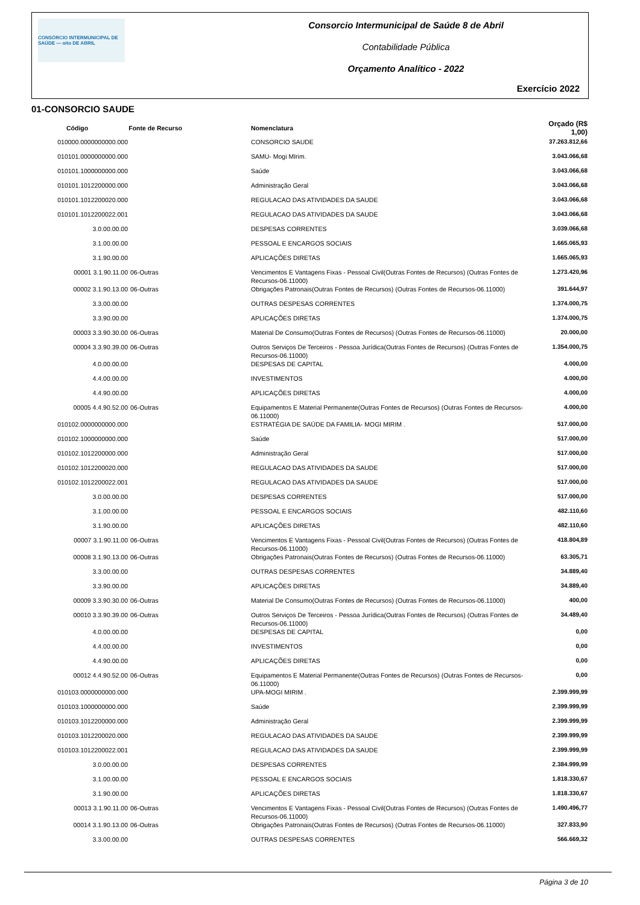CONSÓRCIO INTERMUNICIPAL DE SAÚDE — oito DE ABRIL
Consorcio Intermunicipal de Saúde 8 de Abril
Contabilidade Pública
Orçamento Analítico - 2022
Exercício 2022
01-CONSORCIO SAUDE
| Código Fonte de Recurso | | Nomenclatura | Orçado (R$ 1,00) |
| --- | --- | --- | --- |
| 010000.0000000000.000 | | CONSORCIO SAUDE | 37.263.812,66 |
| 010101.0000000000.000 | | SAMU- Mogi MIrim. | 3.043.066,68 |
| 010101.1000000000.000 | | Saúde | 3.043.066,68 |
| 010101.1012200000.000 | | Administração Geral | 3.043.066,68 |
| 010101.1012200020.000 | | REGULACAO DAS ATIVIDADES DA SAUDE | 3.043.066,68 |
| 010101.1012200022.001 | | REGULACAO DAS ATIVIDADES DA SAUDE | 3.043.066,68 |
| 3.0.00.00.00 | | DESPESAS CORRENTES | 3.039.066,68 |
| 3.1.00.00.00 | | PESSOAL E ENCARGOS SOCIAIS | 1.665.065,93 |
| 3.1.90.00.00 | | APLICAÇÕES DIRETAS | 1.665.065,93 |
| 00001 3.1.90.11.00 | 06-Outras | Vencimentos E Vantagens Fixas - Pessoal Civil(Outras Fontes de Recursos) (Outras Fontes de Recursos-06.11000) | 1.273.420,96 |
| 00002 3.1.90.13.00 | 06-Outras | Obrigações Patronais(Outras Fontes de Recursos) (Outras Fontes de Recursos-06.11000) | 391.644,97 |
| 3.3.00.00.00 | | OUTRAS DESPESAS CORRENTES | 1.374.000,75 |
| 3.3.90.00.00 | | APLICAÇÕES DIRETAS | 1.374.000,75 |
| 00003 3.3.90.30.00 | 06-Outras | Material De Consumo(Outras Fontes de Recursos) (Outras Fontes de Recursos-06.11000) | 20.000,00 |
| 00004 3.3.90.39.00 | 06-Outras | Outros Serviços De Terceiros - Pessoa Jurídica(Outras Fontes de Recursos) (Outras Fontes de Recursos-06.11000) | 1.354.000,75 |
| 4.0.00.00.00 | | DESPESAS DE CAPITAL | 4.000,00 |
| 4.4.00.00.00 | | INVESTIMENTOS | 4.000,00 |
| 4.4.90.00.00 | | APLICAÇÕES DIRETAS | 4.000,00 |
| 00005 4.4.90.52.00 | 06-Outras | Equipamentos E Material Permanente(Outras Fontes de Recursos) (Outras Fontes de Recursos-06.11000) | 4.000,00 |
| 010102.0000000000.000 | | ESTRATÉGIA DE SAÚDE DA FAMILIA- MOGI MIRIM . | 517.000,00 |
| 010102.1000000000.000 | | Saúde | 517.000,00 |
| 010102.1012200000.000 | | Administração Geral | 517.000,00 |
| 010102.1012200020.000 | | REGULACAO DAS ATIVIDADES DA SAUDE | 517.000,00 |
| 010102.1012200022.001 | | REGULACAO DAS ATIVIDADES DA SAUDE | 517.000,00 |
| 3.0.00.00.00 | | DESPESAS CORRENTES | 517.000,00 |
| 3.1.00.00.00 | | PESSOAL E ENCARGOS SOCIAIS | 482.110,60 |
| 3.1.90.00.00 | | APLICAÇÕES DIRETAS | 482.110,60 |
| 00007 3.1.90.11.00 | 06-Outras | Vencimentos E Vantagens Fixas - Pessoal Civil(Outras Fontes de Recursos) (Outras Fontes de Recursos-06.11000) | 418.804,89 |
| 00008 3.1.90.13.00 | 06-Outras | Obrigações Patronais(Outras Fontes de Recursos) (Outras Fontes de Recursos-06.11000) | 63.305,71 |
| 3.3.00.00.00 | | OUTRAS DESPESAS CORRENTES | 34.889,40 |
| 3.3.90.00.00 | | APLICAÇÕES DIRETAS | 34.889,40 |
| 00009 3.3.90.30.00 | 06-Outras | Material De Consumo(Outras Fontes de Recursos) (Outras Fontes de Recursos-06.11000) | 400,00 |
| 00010 3.3.90.39.00 | 06-Outras | Outros Serviços De Terceiros - Pessoa Jurídica(Outras Fontes de Recursos) (Outras Fontes de Recursos-06.11000) | 34.489,40 |
| 4.0.00.00.00 | | DESPESAS DE CAPITAL | 0,00 |
| 4.4.00.00.00 | | INVESTIMENTOS | 0,00 |
| 4.4.90.00.00 | | APLICAÇÕES DIRETAS | 0,00 |
| 00012 4.4.90.52.00 | 06-Outras | Equipamentos E Material Permanente(Outras Fontes de Recursos) (Outras Fontes de Recursos-06.11000) | 0,00 |
| 010103.0000000000.000 | | UPA-MOGI MIRIM . | 2.399.999,99 |
| 010103.1000000000.000 | | Saúde | 2.399.999,99 |
| 010103.1012200000.000 | | Administração Geral | 2.399.999,99 |
| 010103.1012200020.000 | | REGULACAO DAS ATIVIDADES DA SAUDE | 2.399.999,99 |
| 010103.1012200022.001 | | REGULACAO DAS ATIVIDADES DA SAUDE | 2.399.999,99 |
| 3.0.00.00.00 | | DESPESAS CORRENTES | 2.384.999,99 |
| 3.1.00.00.00 | | PESSOAL E ENCARGOS SOCIAIS | 1.818.330,67 |
| 3.1.90.00.00 | | APLICAÇÕES DIRETAS | 1.818.330,67 |
| 00013 3.1.90.11.00 | 06-Outras | Vencimentos E Vantagens Fixas - Pessoal Civil(Outras Fontes de Recursos) (Outras Fontes de Recursos-06.11000) | 1.490.496,77 |
| 00014 3.1.90.13.00 | 06-Outras | Obrigações Patronais(Outras Fontes de Recursos) (Outras Fontes de Recursos-06.11000) | 327.833,90 |
| 3.3.00.00.00 | | OUTRAS DESPESAS CORRENTES | 566.669,32 |
Página 3 de 10